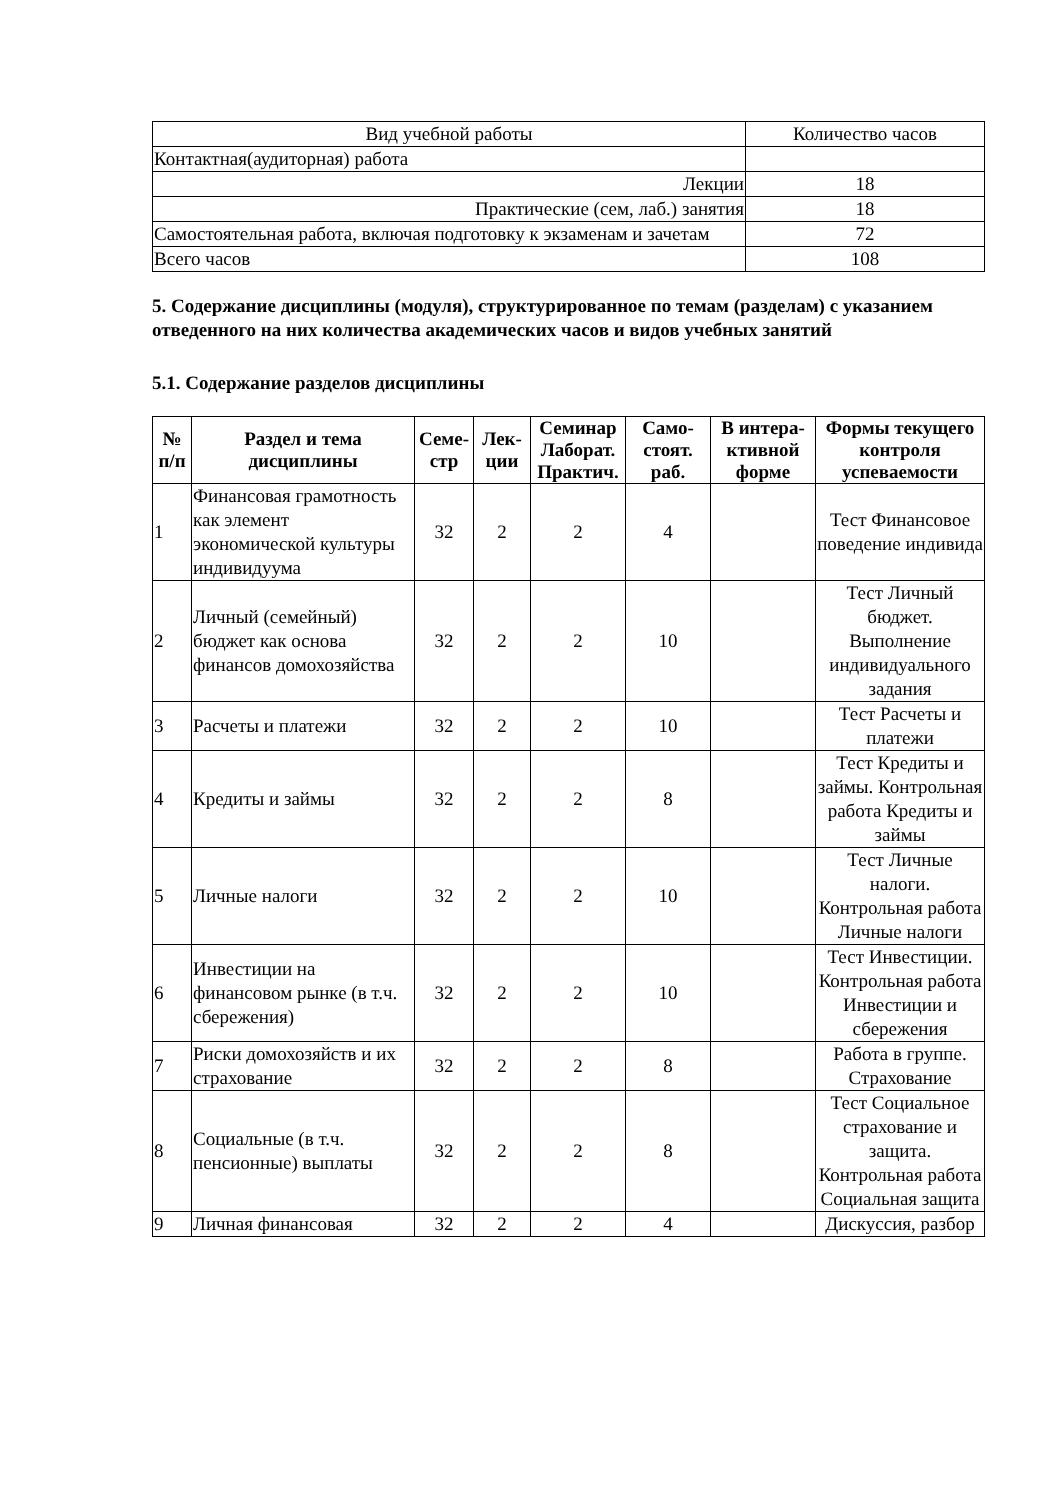| Вид учебной работы | Количество часов |
| Контактная(аудиторная) работа | |
| Лекции | 18 |
| Практические (сем, лаб.) занятия | 18 |
| Самостоятельная работа, включая подготовку к экзаменам и зачетам | 72 |
| Всего часов | 108 |
5. Содержание дисциплины (модуля), структурированное по темам (разделам) с указанием отведенного на них количества академических часов и видов учебных занятий
5.1. Содержание разделов дисциплины
| № п/п | Раздел и тема дисциплины | Семе-стр | Лек-ции | Семинар Лаборат. Практич. | Само-стоят. раб. | В интера-ктивной форме | Формы текущего контроля успеваемости |
| --- | --- | --- | --- | --- | --- | --- | --- |
| 1 | Финансовая грамотность как элемент экономической культуры индивидуума | 32 | 2 | 2 | 4 | | Тест Финансовое поведение индивида |
| 2 | Личный (семейный) бюджет как основа финансов домохозяйства | 32 | 2 | 2 | 10 | | Тест Личный бюджет. Выполнение индивидуального задания |
| 3 | Расчеты и платежи | 32 | 2 | 2 | 10 | | Тест Расчеты и платежи |
| 4 | Кредиты и займы | 32 | 2 | 2 | 8 | | Тест Кредиты и займы. Контрольная работа Кредиты и займы |
| 5 | Личные налоги | 32 | 2 | 2 | 10 | | Тест Личные налоги. Контрольная работа Личные налоги |
| 6 | Инвестиции на финансовом рынке (в т.ч. сбережения) | 32 | 2 | 2 | 10 | | Тест Инвестиции. Контрольная работа Инвестиции и сбережения |
| 7 | Риски домохозяйств и их страхование | 32 | 2 | 2 | 8 | | Работа в группе. Страхование |
| 8 | Социальные (в т.ч. пенсионные) выплаты | 32 | 2 | 2 | 8 | | Тест Социальное страхование и защита. Контрольная работа Социальная защита |
| 9 | Личная финансовая | 32 | 2 | 2 | 4 | | Дискуссия, разбор |